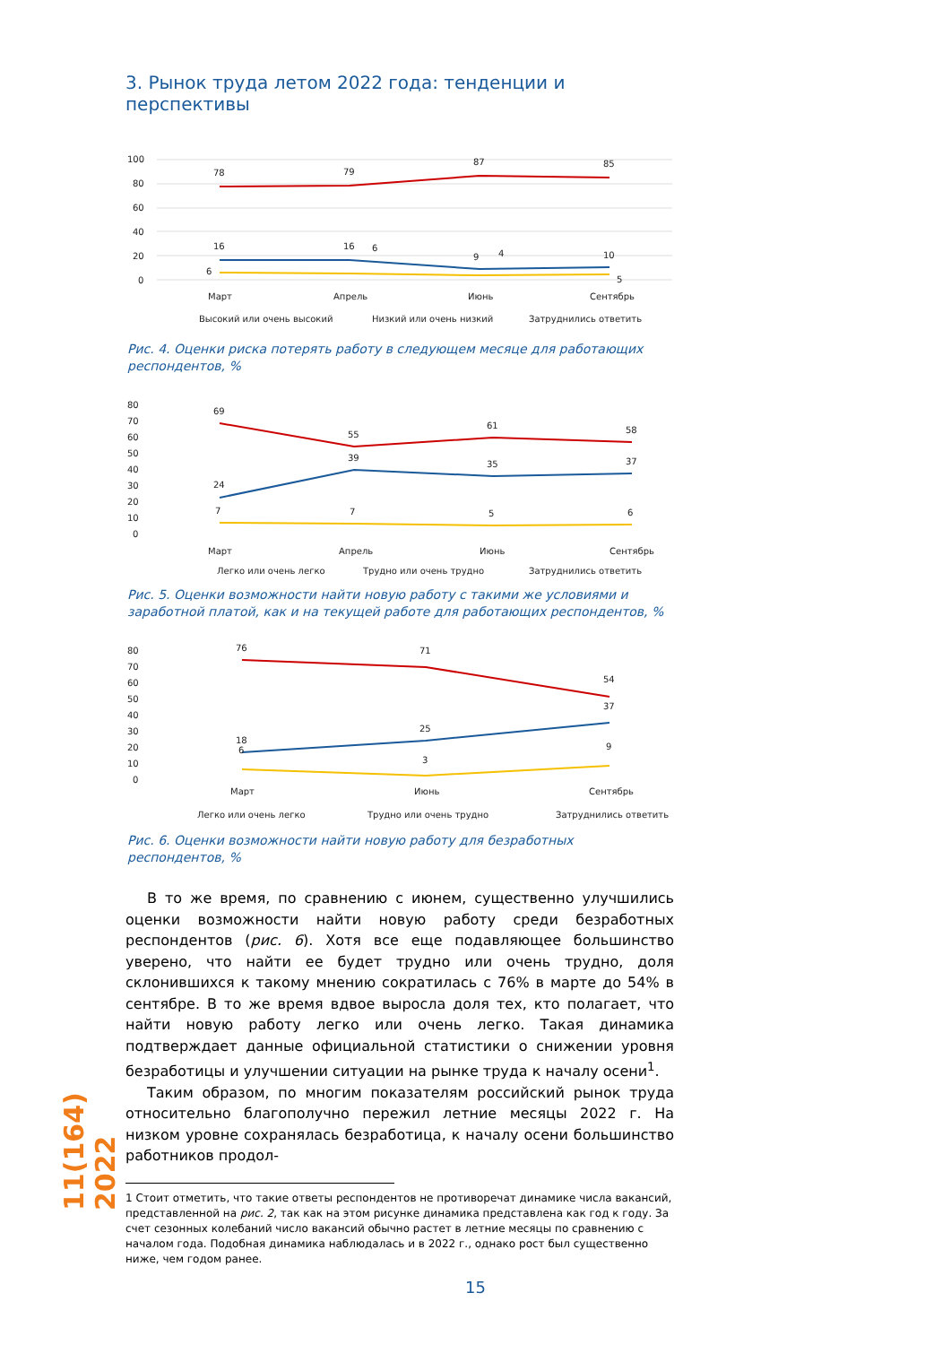3. Рынок труда летом 2022 года: тенденции и перспективы
100
80
60
40
20
0
78
79
87
85
16
16
6
9
4
10
6
5
Март
Апрель
Июнь
Сентябрь
Высокий или очень высокий
Низкий или очень низкий
Затруднились ответить
Рис. 4. Оценки риска потерять работу в следующем месяце для работающих респондентов, %
80
70
60
50
40
30
20
10
0
69
55
61
58
24
39
35
37
7
7
5
6
Март
Апрель
Июнь
Сентябрь
Легко или очень легко
Трудно или очень трудно
Затруднились ответить
Рис. 5. Оценки возможности найти новую работу с такими же условиями и заработной платой, как и на текущей работе для работающих респондентов, %
80
70
60
50
40
30
20
10
0
76
71
54
18
25
37
6
3
9
Март
Июнь
Сентябрь
Легко или очень легко
Трудно или очень трудно
Затруднились ответить
Рис. 6. Оценки возможности найти новую работу для безработных респондентов, %
В то же время, по сравнению с июнем, существенно улучшились оценки возможности найти новую работу среди безработных респондентов (рис. 6). Хотя все еще подавляющее большинство уверено, что найти ее будет трудно или очень трудно, доля склонившихся к такому мнению сократилась с 76% в марте до 54% в сентябре. В то же время вдвое выросла доля тех, кто полагает, что найти новую работу легко или очень легко. Такая динамика подтверждает данные официальной статистики о снижении уровня безработицы и улучшении ситуации на рынке труда к началу осени<sup>1</sup>.
Таким образом, по многим показателям российский рынок труда относительно благополучно пережил летние месяцы 2022 г. На низком уровне сохранялась безработица, к началу осени большинство работников продол-
1 Стоит отметить, что такие ответы респондентов не противоречат динамике числа вакансий, представленной на рис. 2, так как на этом рисунке динамика представлена как год к году. За счет сезонных колебаний число вакансий обычно растет в летние месяцы по сравнению с началом года. Подобная динамика наблюдалась и в 2022 г., однако рост был существенно ниже, чем годом ранее.
11(164) 2022
15